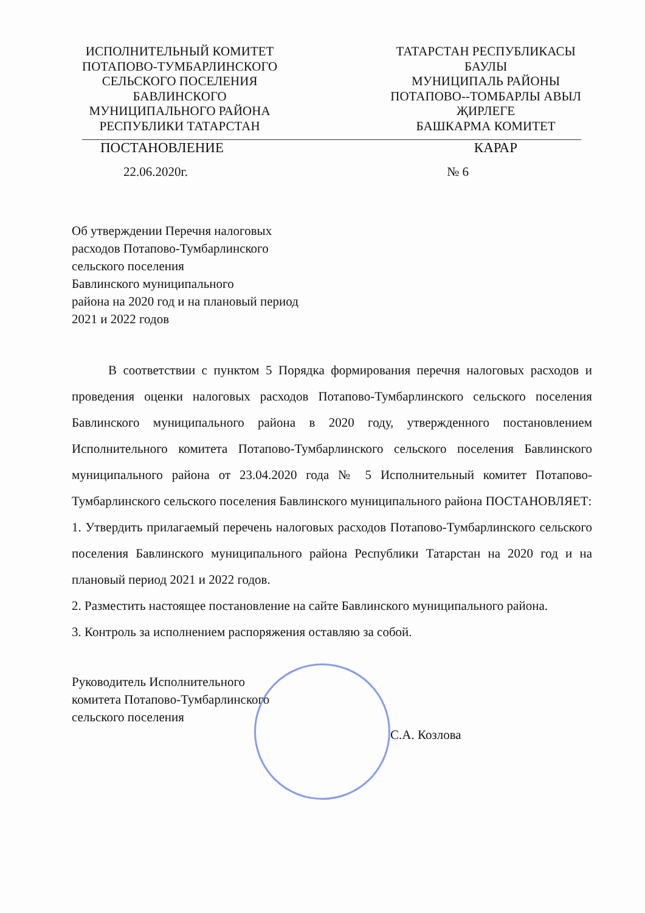ИСПОЛНИТЕЛЬНЫЙ КОМИТЕТ
ПОТАПОВО-ТУМБАРЛИНСКОГО
СЕЛЬСКОГО ПОСЕЛЕНИЯ
БАВЛИНСКОГО
МУНИЦИПАЛЬНОГО РАЙОНА
РЕСПУБЛИКИ ТАТАРСТАН
ТАТАРСТАН РЕСПУБЛИКАСЫ
БАУЛЫ
МУНИЦИПАЛЬ РАЙОНЫ
ПОТАПОВО--ТОМБАРЛЫ АВЫЛ
ҖИРЛЕГЕ
БАШКАРМА КОМИТЕТ
ПОСТАНОВЛЕНИЕ КАРАР
22.06.2020г. № 6
Об утверждении Перечня налоговых
расходов Потапово-Тумбарлинского
сельского поселения
Бавлинского муниципального
района на 2020 год и на плановый период
2021 и 2022 годов
В соответствии с пунктом 5 Порядка формирования перечня налоговых расходов и проведения оценки налоговых расходов Потапово-Тумбарлинского сельского поселения Бавлинского муниципального района в 2020 году, утвержденного постановлением Исполнительного комитета Потапово-Тумбарлинского сельского поселения Бавлинского муниципального района от 23.04.2020 года № 5 Исполнительный комитет Потапово-Тумбарлинского сельского поселения Бавлинского муниципального района ПОСТАНОВЛЯЕТ:
1. Утвердить прилагаемый перечень налоговых расходов Потапово-Тумбарлинского сельского поселения Бавлинского муниципального района Республики Татарстан на 2020 год и на плановый период 2021 и 2022 годов.
2. Разместить настоящее постановление на сайте Бавлинского муниципального района.
3. Контроль за исполнением распоряжения оставляю за собой.
Руководитель Исполнительного
комитета Потапово-Тумбарлинского
сельского поселения
С.А. Козлова